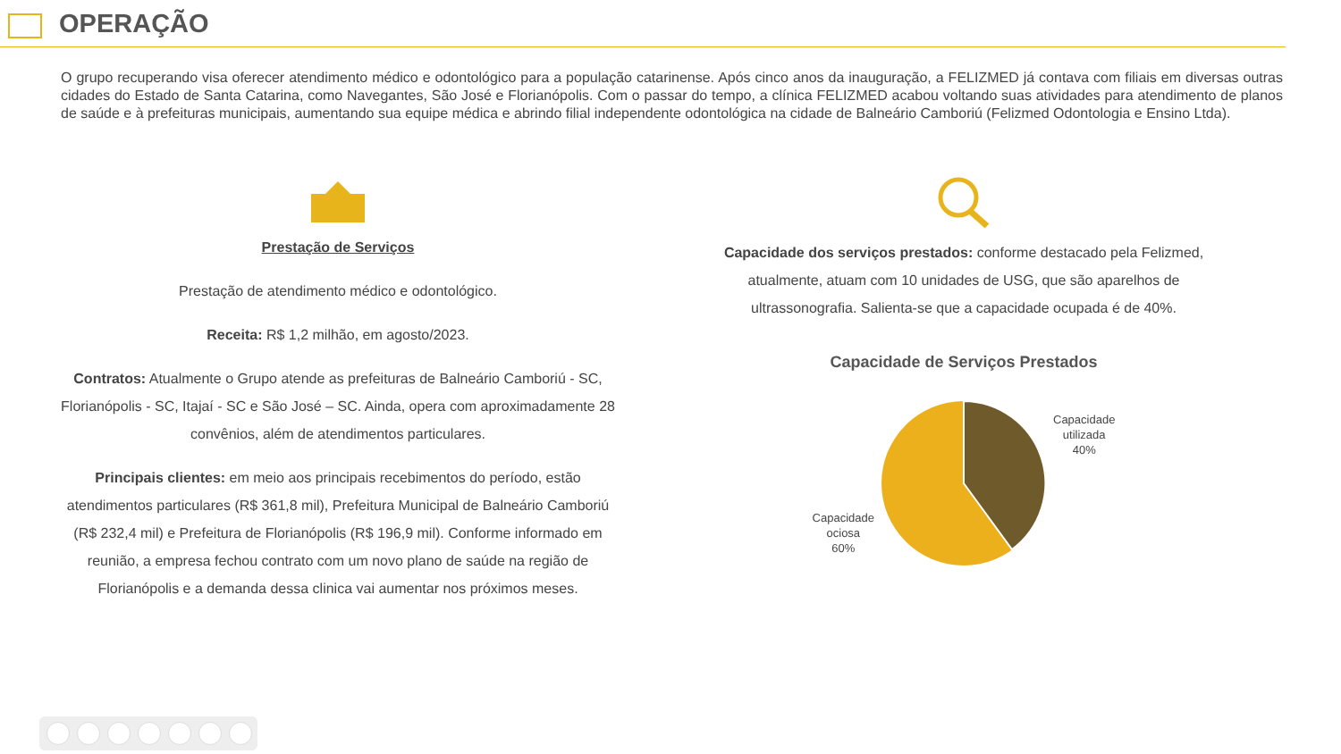OPERAÇÃO
O grupo recuperando visa oferecer atendimento médico e odontológico para a população catarinense. Após cinco anos da inauguração, a FELIZMED já contava com filiais em diversas outras cidades do Estado de Santa Catarina, como Navegantes, São José e Florianópolis. Com o passar do tempo, a clínica FELIZMED acabou voltando suas atividades para atendimento de planos de saúde e à prefeituras municipais, aumentando sua equipe médica e abrindo filial independente odontológica na cidade de Balneário Camboriú (Felizmed Odontologia e Ensino Ltda).
Prestação de Serviços
Prestação de atendimento médico e odontológico.
Receita: R$ 1,2 milhão, em agosto/2023.
Contratos: Atualmente o Grupo atende as prefeituras de Balneário Camboriú - SC, Florianópolis - SC, Itajaí - SC e São José – SC. Ainda, opera com aproximadamente 28 convênios, além de atendimentos particulares.
Principais clientes: em meio aos principais recebimentos do período, estão atendimentos particulares (R$ 361,8 mil), Prefeitura Municipal de Balneário Camboriú (R$ 232,4 mil) e Prefeitura de Florianópolis (R$ 196,9 mil). Conforme informado em reunião, a empresa fechou contrato com um novo plano de saúde na região de Florianópolis e a demanda dessa clinica vai aumentar nos próximos meses.
Capacidade dos serviços prestados: conforme destacado pela Felizmed, atualmente, atuam com 10 unidades de USG, que são aparelhos de ultrassonografia. Salienta-se que a capacidade ocupada é de 40%.
Capacidade de Serviços Prestados
Capacidade
ociosa
60%
Capacidade
utilizada
40%